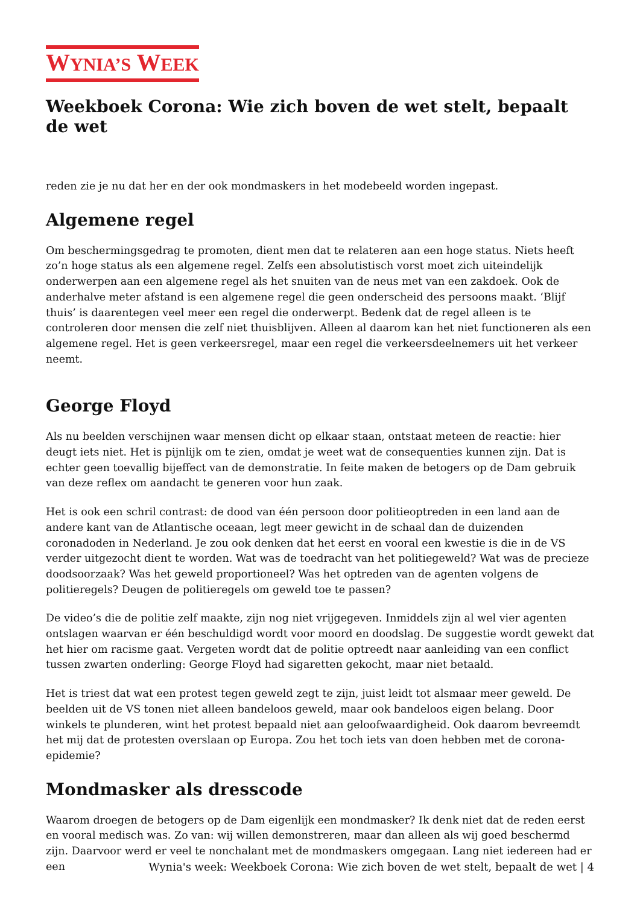WYNIA’S WEEK
Weekboek Corona: Wie zich boven de wet stelt, bepaalt de wet
reden zie je nu dat her en der ook mondmaskers in het modebeeld worden ingepast.
Algemene regel
Om beschermingsgedrag te promoten, dient men dat te relateren aan een hoge status. Niets heeft zo’n hoge status als een algemene regel. Zelfs een absolutistisch vorst moet zich uiteindelijk onderwerpen aan een algemene regel als het snuiten van de neus met van een zakdoek. Ook de anderhalve meter afstand is een algemene regel die geen onderscheid des persoons maakt. ‘Blijf thuis’ is daarentegen veel meer een regel die onderwerpt. Bedenk dat de regel alleen is te controleren door mensen die zelf niet thuisblijven. Alleen al daarom kan het niet functioneren als een algemene regel. Het is geen verkeersregel, maar een regel die verkeersdeelnemers uit het verkeer neemt.
George Floyd
Als nu beelden verschijnen waar mensen dicht op elkaar staan, ontstaat meteen de reactie: hier deugt iets niet. Het is pijnlijk om te zien, omdat je weet wat de consequenties kunnen zijn. Dat is echter geen toevallig bijeffect van de demonstratie. In feite maken de betogers op de Dam gebruik van deze reflex om aandacht te generen voor hun zaak.
Het is ook een schril contrast: de dood van één persoon door politieoptreden in een land aan de andere kant van de Atlantische oceaan, legt meer gewicht in de schaal dan de duizenden coronadoden in Nederland. Je zou ook denken dat het eerst en vooral een kwestie is die in de VS verder uitgezocht dient te worden. Wat was de toedracht van het politiegeweld? Wat was de precieze doodsoorzaak? Was het geweld proportioneel? Was het optreden van de agenten volgens de politieregels? Deugen de politieregels om geweld toe te passen?
De video’s die de politie zelf maakte, zijn nog niet vrijgegeven. Inmiddels zijn al wel vier agenten ontslagen waarvan er één beschuldigd wordt voor moord en doodslag. De suggestie wordt gewekt dat het hier om racisme gaat. Vergeten wordt dat de politie optreedt naar aanleiding van een conflict tussen zwarten onderling: George Floyd had sigaretten gekocht, maar niet betaald.
Het is triest dat wat een protest tegen geweld zegt te zijn, juist leidt tot alsmaar meer geweld. De beelden uit de VS tonen niet alleen bandeloos geweld, maar ook bandeloos eigen belang. Door winkels te plunderen, wint het protest bepaald niet aan geloofwaardigheid. Ook daarom bevreemdt het mij dat de protesten overslaan op Europa. Zou het toch iets van doen hebben met de corona-epidemie?
Mondmasker als dresscode
Waarom droegen de betogers op de Dam eigenlijk een mondmasker? Ik denk niet dat de reden eerst en vooral medisch was. Zo van: wij willen demonstreren, maar dan alleen als wij goed beschermd zijn. Daarvoor werd er veel te nonchalant met de mondmaskers omgegaan. Lang niet iedereen had er een
Wynia's week: Weekboek Corona: Wie zich boven de wet stelt, bepaalt de wet | 4